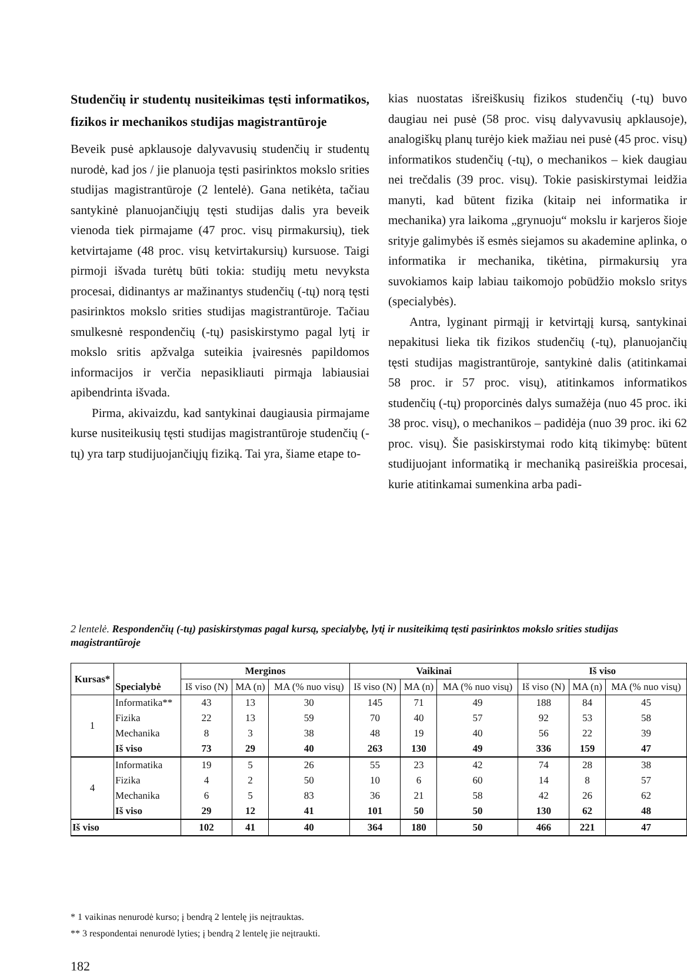Studenčių ir studentų nusiteikimas tęsti informatikos, fizikos ir mechanikos studijas magistrantūroje
Beveik pusė apklausoje dalyvavusių studenčių ir studentų nurodė, kad jos / jie planuoja tęsti pasirinktos mokslo srities studijas magistrantūroje (2 lentelė). Gana netikėta, tačiau santykinė planuojančiųjų tęsti studijas dalis yra beveik vienoda tiek pirmajame (47 proc. visų pirmakursių), tiek ketvirtajame (48 proc. visų ketvirtakursių) kursuose. Taigi pirmoji išvada turėtų būti tokia: studijų metu nevyksta procesai, didinantys ar mažinantys studenčių (-tų) norą tęsti pasirinktos mokslo srities studijas magistrantūroje. Tačiau smulkesnė respondenčių (-tų) pasiskirstymo pagal lytį ir mokslo sritis apžvalga suteikia įvairesnės papildomos informacijos ir verčia nepasikliauti pirmąja labiausiai apibendrinta išvada.
Pirma, akivaizdu, kad santykinai daugiausia pirmajame kurse nusiteikusių tęsti studijas magistrantūroje studenčių (-tų) yra tarp studijuojančiųjų fiziką. Tai yra, šiame etape to-
kias nuostatas išreiškusių fizikos studenčių (-tų) buvo daugiau nei pusė (58 proc. visų dalyvavusių apklausoje), analogiškų planų turėjo kiek mažiau nei pusė (45 proc. visų) informatikos studenčių (-tų), o mechanikos – kiek daugiau nei trečdalis (39 proc. visų). Tokie pasiskirstymai leidžia manyti, kad būtent fizika (kitaip nei informatika ir mechanika) yra laikoma „grynuoju“ mokslu ir karjeros šioje srityje galimybės iš esmės siejamos su akademine aplinka, o informatika ir mechanika, tikėtina, pirmakursių yra suvokiamos kaip labiau taikomojo pobūdžio mokslo sritys (specialybės).
Antra, lyginant pirmąjį ir ketvirtąjį kursą, santykinai nepakitusi lieka tik fizikos studenčių (-tų), planuojančių tęsti studijas magistrantūroje, santykinė dalis (atitinkamai 58 proc. ir 57 proc. visų), atitinkamos informatikos studenčių (-tų) proporcinės dalys sumažėja (nuo 45 proc. iki 38 proc. visų), o mechanikos – padidėja (nuo 39 proc. iki 62 proc. visų). Šie pasiskirstymai rodo kitą tikimybę: būtent studijuojant informatiką ir mechaniką pasireiškia procesai, kurie atitinkamai sumenkina arba padi-
2 lentelė. Respondenčių (-tų) pasiskirstymas pagal kursą, specialybę, lytį ir nusiteikimą tęsti pasirinktos mokslo srities studijas magistrantūroje
| Kursas* | Specialybė | Merginos | | | Vaikinai | | | Iš viso | | |
| --- | --- | --- | --- | --- | --- | --- | --- | --- | --- | --- |
| | | Iš viso (N) | MA (n) | MA (% nuo visų) | Iš viso (N) | MA (n) | MA (% nuo visų) | Iš viso (N) | MA (n) | MA (% nuo visų) |
| 1 | Informatika** | 43 | 13 | 30 | 145 | 71 | 49 | 188 | 84 | 45 |
| | Fizika | 22 | 13 | 59 | 70 | 40 | 57 | 92 | 53 | 58 |
| | Mechanika | 8 | 3 | 38 | 48 | 19 | 40 | 56 | 22 | 39 |
| | Iš viso | 73 | 29 | 40 | 263 | 130 | 49 | 336 | 159 | 47 |
| 4 | Informatika | 19 | 5 | 26 | 55 | 23 | 42 | 74 | 28 | 38 |
| | Fizika | 4 | 2 | 50 | 10 | 6 | 60 | 14 | 8 | 57 |
| | Mechanika | 6 | 5 | 83 | 36 | 21 | 58 | 42 | 26 | 62 |
| | Iš viso | 29 | 12 | 41 | 101 | 50 | 50 | 130 | 62 | 48 |
| Iš viso | | 102 | 41 | 40 | 364 | 180 | 50 | 466 | 221 | 47 |
* 1 vaikinas nenurodė kurso; į bendrą 2 lentelę jis neįtrauktas.
** 3 respondentai nenurodė lyties; į bendrą 2 lentelę jie neįtraukti.
182